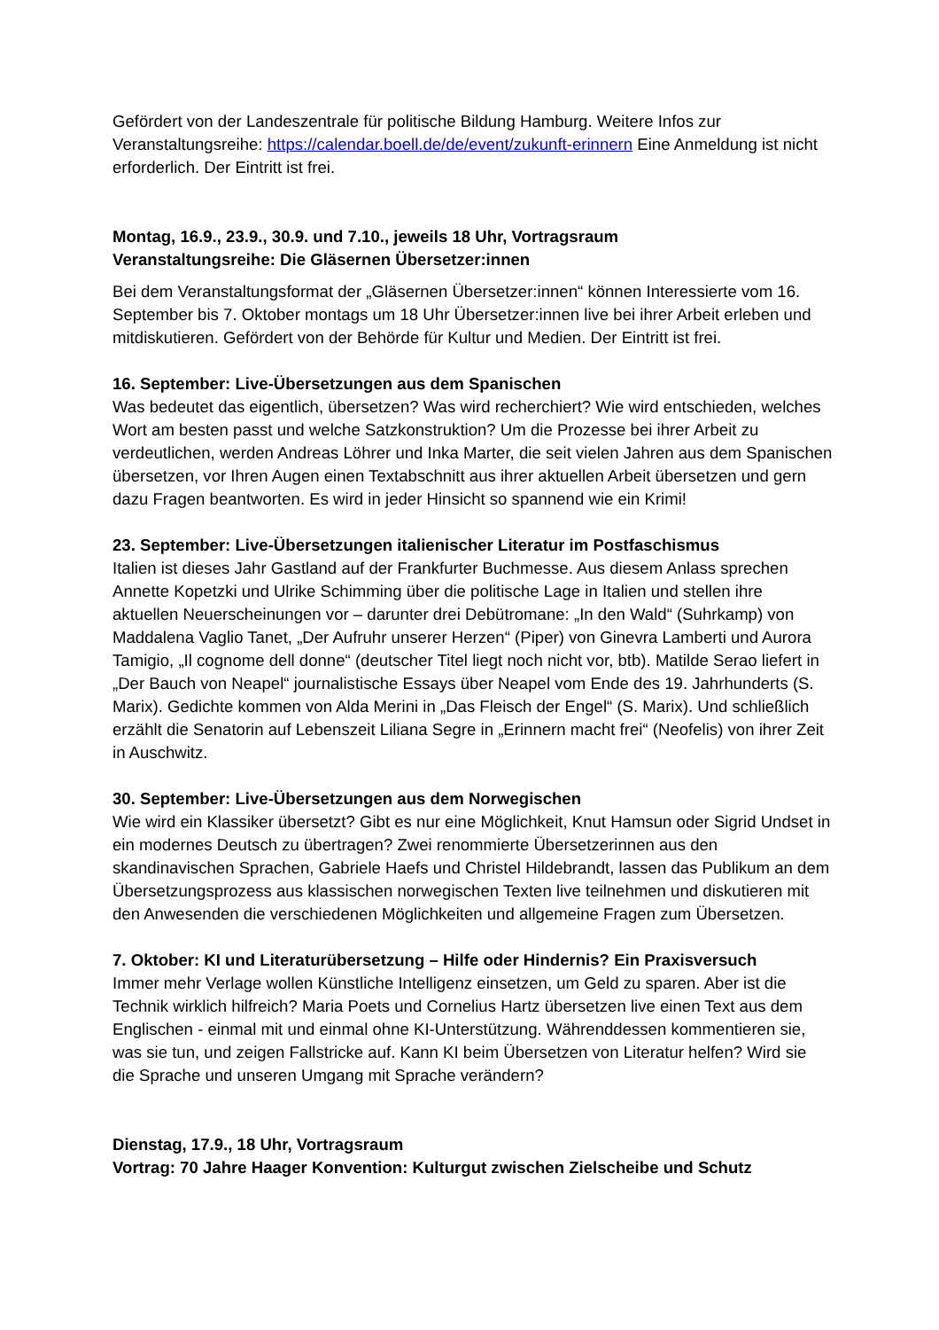Gefördert von der Landeszentrale für politische Bildung Hamburg. Weitere Infos zur Veranstaltungsreihe: https://calendar.boell.de/de/event/zukunft-erinnern Eine Anmeldung ist nicht erforderlich. Der Eintritt ist frei.
Montag, 16.9., 23.9., 30.9. und 7.10., jeweils 18 Uhr, Vortragsraum
Veranstaltungsreihe: Die Gläsernen Übersetzer:innen
Bei dem Veranstaltungsformat der „Gläsernen Übersetzer:innen“ können Interessierte vom 16. September bis 7. Oktober montags um 18 Uhr Übersetzer:innen live bei ihrer Arbeit erleben und mitdiskutieren. Gefördert von der Behörde für Kultur und Medien. Der Eintritt ist frei.
16. September: Live-Übersetzungen aus dem Spanischen
Was bedeutet das eigentlich, übersetzen? Was wird recherchiert? Wie wird entschieden, welches Wort am besten passt und welche Satzkonstruktion? Um die Prozesse bei ihrer Arbeit zu verdeutlichen, werden Andreas Löhrer und Inka Marter, die seit vielen Jahren aus dem Spanischen übersetzen, vor Ihren Augen einen Textabschnitt aus ihrer aktuellen Arbeit übersetzen und gern dazu Fragen beantworten. Es wird in jeder Hinsicht so spannend wie ein Krimi!
23. September: Live-Übersetzungen italienischer Literatur im Postfaschismus
Italien ist dieses Jahr Gastland auf der Frankfurter Buchmesse. Aus diesem Anlass sprechen Annette Kopetzki und Ulrike Schimming über die politische Lage in Italien und stellen ihre aktuellen Neuerscheinungen vor – darunter drei Debütromane: „In den Wald“ (Suhrkamp) von Maddalena Vaglio Tanet, „Der Aufruhr unserer Herzen“ (Piper) von Ginevra Lamberti und Aurora Tamigio, „Il cognome dell donne“ (deutscher Titel liegt noch nicht vor, btb). Matilde Serao liefert in „Der Bauch von Neapel“ journalistische Essays über Neapel vom Ende des 19. Jahrhunderts (S. Marix). Gedichte kommen von Alda Merini in „Das Fleisch der Engel“ (S. Marix). Und schließlich erzählt die Senatorin auf Lebenszeit Liliana Segre in „Erinnern macht frei“ (Neofelis) von ihrer Zeit in Auschwitz.
30. September: Live-Übersetzungen aus dem Norwegischen
Wie wird ein Klassiker übersetzt? Gibt es nur eine Möglichkeit, Knut Hamsun oder Sigrid Undset in ein modernes Deutsch zu übertragen? Zwei renommierte Übersetzerinnen aus den skandinavischen Sprachen, Gabriele Haefs und Christel Hildebrandt, lassen das Publikum an dem Übersetzungsprozess aus klassischen norwegischen Texten live teilnehmen und diskutieren mit den Anwesenden die verschiedenen Möglichkeiten und allgemeine Fragen zum Übersetzen.
7. Oktober: KI und Literaturübersetzung – Hilfe oder Hindernis? Ein Praxisversuch
Immer mehr Verlage wollen Künstliche Intelligenz einsetzen, um Geld zu sparen. Aber ist die Technik wirklich hilfreich? Maria Poets und Cornelius Hartz übersetzen live einen Text aus dem Englischen - einmal mit und einmal ohne KI-Unterstützung. Währenddessen kommentieren sie, was sie tun, und zeigen Fallstricke auf. Kann KI beim Übersetzen von Literatur helfen? Wird sie die Sprache und unseren Umgang mit Sprache verändern?
Dienstag, 17.9., 18 Uhr, Vortragsraum
Vortrag: 70 Jahre Haager Konvention: Kulturgut zwischen Zielscheibe und Schutz